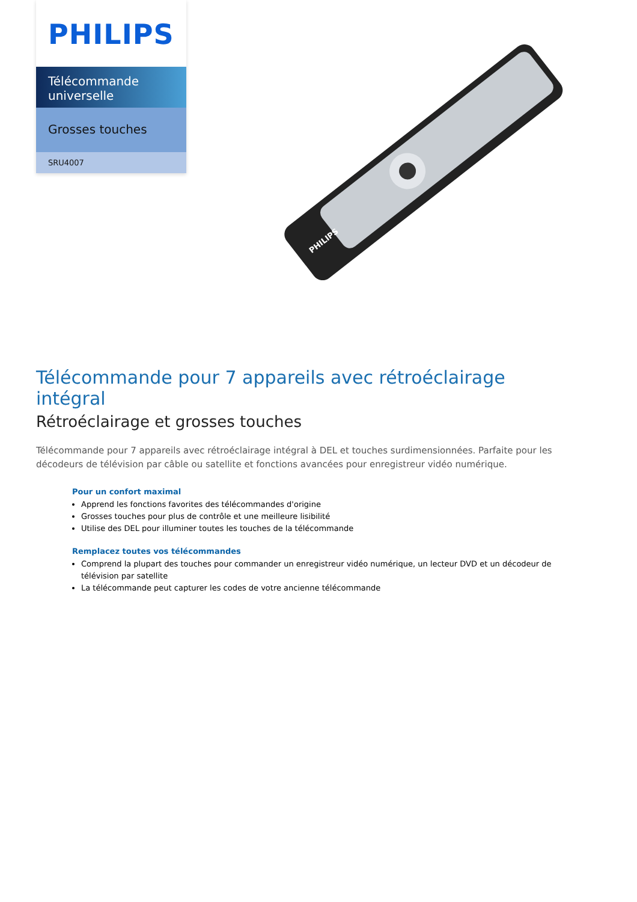PHILIPS
Télécommande universelle
Grosses touches
SRU4007
PHILIPS
Télécommande pour 7 appareils avec rétroéclairage intégral
Rétroéclairage et grosses touches
Télécommande pour 7 appareils avec rétroéclairage intégral à DEL et touches surdimensionnées. Parfaite pour les décodeurs de télévision par câble ou satellite et fonctions avancées pour enregistreur vidéo numérique.
Pour un confort maximal
Apprend les fonctions favorites des télécommandes d'origine
Grosses touches pour plus de contrôle et une meilleure lisibilité
Utilise des DEL pour illuminer toutes les touches de la télécommande
Remplacez toutes vos télécommandes
Comprend la plupart des touches pour commander un enregistreur vidéo numérique, un lecteur DVD et un décodeur de télévision par satellite
La télécommande peut capturer les codes de votre ancienne télécommande